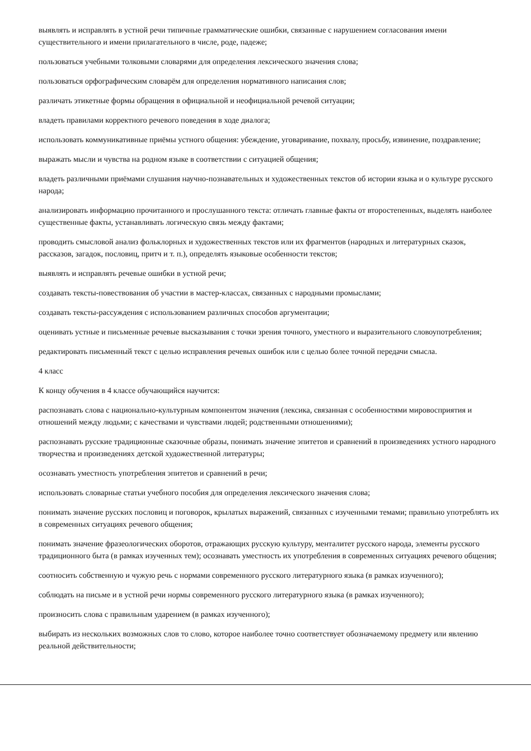выявлять и исправлять в устной речи типичные грамматические ошибки, связанные с нарушением согласования имени существительного и имени прилагательного в числе, роде, падеже;
пользоваться учебными толковыми словарями для определения лексического значения слова;
пользоваться орфографическим словарём для определения нормативного написания слов;
различать этикетные формы обращения в официальной и неофициальной речевой ситуации;
владеть правилами корректного речевого поведения в ходе диалога;
использовать коммуникативные приёмы устного общения: убеждение, уговаривание, похвалу, просьбу, извинение, поздравление;
выражать мысли и чувства на родном языке в соответствии с ситуацией общения;
владеть различными приёмами слушания научно-познавательных и художественных текстов об истории языка и о культуре русского народа;
анализировать информацию прочитанного и прослушанного текста: отличать главные факты от второстепенных, выделять наиболее существенные факты, устанавливать логическую связь между фактами;
проводить смысловой анализ фольклорных и художественных текстов или их фрагментов (народных и литературных сказок, рассказов, загадок, пословиц, притч и т. п.), определять языковые особенности текстов;
выявлять и исправлять речевые ошибки в устной речи;
создавать тексты-повествования об участии в мастер-классах, связанных с народными промыслами;
создавать тексты-рассуждения с использованием различных способов аргументации;
оценивать устные и письменные речевые высказывания с точки зрения точного, уместного и выразительного словоупотребления;
редактировать письменный текст с целью исправления речевых ошибок или с целью более точной передачи смысла.
4 класс
К концу обучения в 4 классе обучающийся научится:
распознавать слова с национально-культурным компонентом значения (лексика, связанная с особенностями мировосприятия и отношений между людьми; с качествами и чувствами людей; родственными отношениями);
распознавать русские традиционные сказочные образы, понимать значение эпитетов и сравнений в произведениях устного народного творчества и произведениях детской художественной литературы;
осознавать уместность употребления эпитетов и сравнений в речи;
использовать словарные статьи учебного пособия для определения лексического значения слова;
понимать значение русских пословиц и поговорок, крылатых выражений, связанных с изученными темами; правильно употреблять их в современных ситуациях речевого общения;
понимать значение фразеологических оборотов, отражающих русскую культуру, менталитет русского народа, элементы русского традиционного быта (в рамках изученных тем); осознавать уместность их употребления в современных ситуациях речевого общения;
соотносить собственную и чужую речь с нормами современного русского литературного языка (в рамках изученного);
соблюдать на письме и в устной речи нормы современного русского литературного языка (в рамках изученного);
произносить слова с правильным ударением (в рамках изученного);
выбирать из нескольких возможных слов то слово, которое наиболее точно соответствует обозначаемому предмету или явлению реальной действительности;